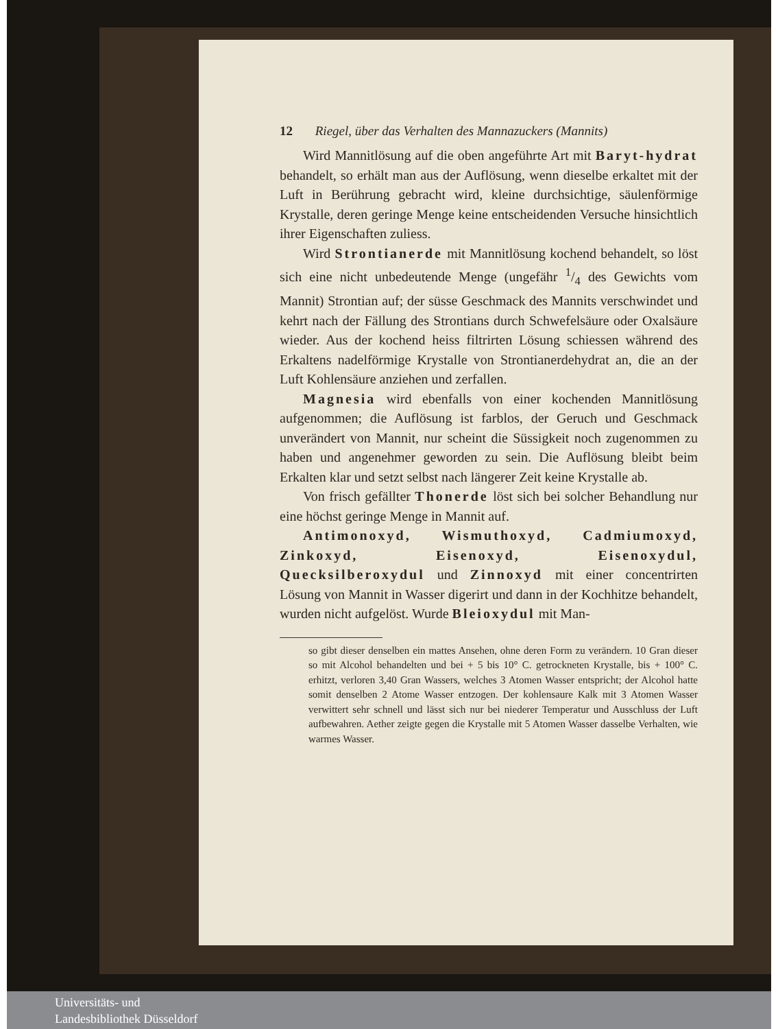12 Riegel, über das Verhalten des Mannazuckers (Mannits)
Wird Mannitlösung auf die oben angeführte Art mit Baryt-hydrat behandelt, so erhält man aus der Auflösung, wenn dieselbe erkaltet mit der Luft in Berührung gebracht wird, kleine durchsichtige, säulenförmige Krystalle, deren geringe Menge keine entscheidenden Versuche hinsichtlich ihrer Eigenschaften zuliess.
Wird Strontianerde mit Mannitlösung kochend behandelt, so löst sich eine nicht unbedeutende Menge (ungefähr 1/4 des Gewichts vom Mannit) Strontian auf; der süsse Geschmack des Mannits verschwindet und kehrt nach der Fällung des Strontians durch Schwefelsäure oder Oxalsäure wieder. Aus der kochend heiss filtrirten Lösung schiessen während des Erkaltens nadelförmige Krystalle von Strontianerdehydrat an, die an der Luft Kohlensäure anziehen und zerfallen.
Magnesia wird ebenfalls von einer kochenden Mannitlösung aufgenommen; die Auflösung ist farblos, der Geruch und Geschmack unverändert von Mannit, nur scheint die Süssigkeit noch zugenommen zu haben und angenehmer geworden zu sein. Die Auflösung bleibt beim Erkalten klar und setzt selbst nach längerer Zeit keine Krystalle ab.
Von frisch gefällter Thonerde löst sich bei solcher Behandlung nur eine höchst geringe Menge in Mannit auf.
Antimonoxyd, Wismuthoxyd, Cadmiumoxyd, Zinkoxyd, Eisenoxyd, Eisenoxydul, Quecksilberoxydul und Zinnoxyd mit einer concentrirten Lösung von Mannit in Wasser digerirt und dann in der Kochhitze behandelt, wurden nicht aufgelöst. Wurde Bleioxydul mit Man-
so gibt dieser denselben ein mattes Ansehen, ohne deren Form zu verändern. 10 Gran dieser so mit Alcohol behandelten und bei + 5 bis 10° C. getrockneten Krystalle, bis + 100° C. erhitzt, verloren 3,40 Gran Wassers, welches 3 Atomen Wasser entspricht; der Alcohol hatte somit denselben 2 Atome Wasser entzogen. Der kohlensaure Kalk mit 3 Atomen Wasser verwittert sehr schnell und lässt sich nur bei niederer Temperatur und Ausschluss der Luft aufbewahren. Aether zeigte gegen die Krystalle mit 5 Atomen Wasser dasselbe Verhalten, wie warmes Wasser.
Universitäts- und
Landesbibliothek Düsseldorf